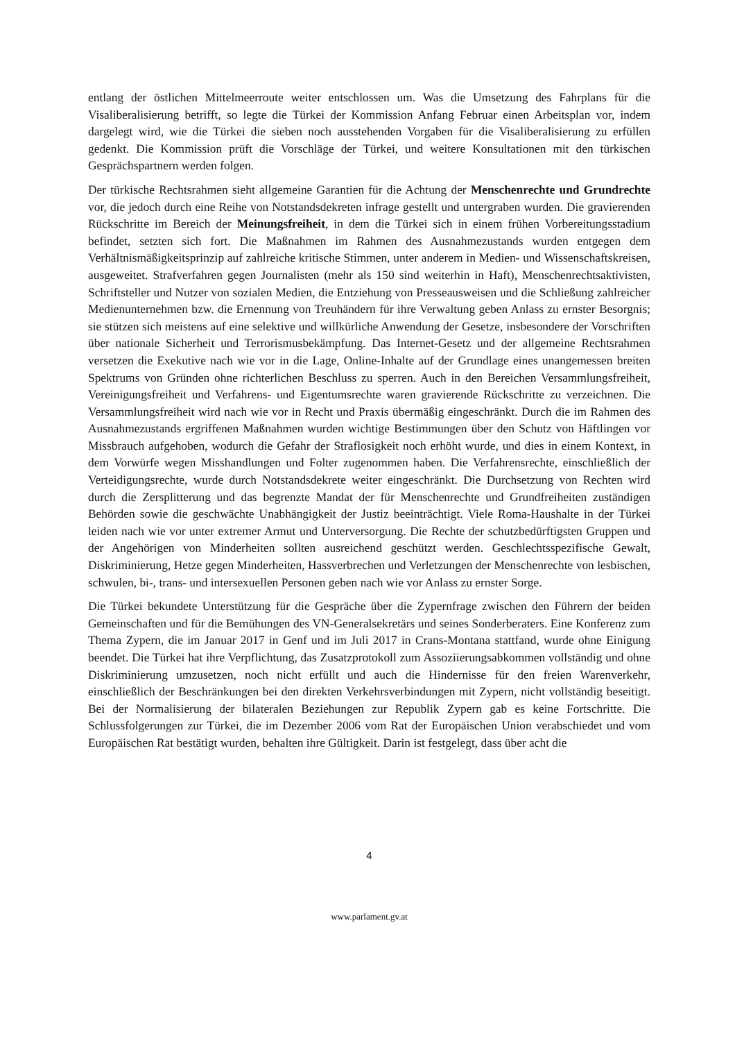entlang der östlichen Mittelmeerroute weiter entschlossen um. Was die Umsetzung des Fahrplans für die Visaliberalisierung betrifft, so legte die Türkei der Kommission Anfang Februar einen Arbeitsplan vor, indem dargelegt wird, wie die Türkei die sieben noch ausstehenden Vorgaben für die Visaliberalisierung zu erfüllen gedenkt. Die Kommission prüft die Vorschläge der Türkei, und weitere Konsultationen mit den türkischen Gesprächspartnern werden folgen.
Der türkische Rechtsrahmen sieht allgemeine Garantien für die Achtung der Menschenrechte und Grundrechte vor, die jedoch durch eine Reihe von Notstandsdekreten infrage gestellt und untergraben wurden. Die gravierenden Rückschritte im Bereich der Meinungsfreiheit, in dem die Türkei sich in einem frühen Vorbereitungsstadium befindet, setzten sich fort. Die Maßnahmen im Rahmen des Ausnahmezustands wurden entgegen dem Verhältnismäßigkeitsprinzip auf zahlreiche kritische Stimmen, unter anderem in Medien- und Wissenschaftskreisen, ausgeweitet. Strafverfahren gegen Journalisten (mehr als 150 sind weiterhin in Haft), Menschenrechtsaktivisten, Schriftsteller und Nutzer von sozialen Medien, die Entziehung von Presseausweisen und die Schließung zahlreicher Medienunternehmen bzw. die Ernennung von Treuhändern für ihre Verwaltung geben Anlass zu ernster Besorgnis; sie stützen sich meistens auf eine selektive und willkürliche Anwendung der Gesetze, insbesondere der Vorschriften über nationale Sicherheit und Terrorismusbekämpfung. Das Internet-Gesetz und der allgemeine Rechtsrahmen versetzen die Exekutive nach wie vor in die Lage, Online-Inhalte auf der Grundlage eines unangemessen breiten Spektrums von Gründen ohne richterlichen Beschluss zu sperren. Auch in den Bereichen Versammlungsfreiheit, Vereinigungsfreiheit und Verfahrens- und Eigentumsrechte waren gravierende Rückschritte zu verzeichnen. Die Versammlungsfreiheit wird nach wie vor in Recht und Praxis übermäßig eingeschränkt. Durch die im Rahmen des Ausnahmezustands ergriffenen Maßnahmen wurden wichtige Bestimmungen über den Schutz von Häftlingen vor Missbrauch aufgehoben, wodurch die Gefahr der Straflosigkeit noch erhöht wurde, und dies in einem Kontext, in dem Vorwürfe wegen Misshandlungen und Folter zugenommen haben. Die Verfahrensrechte, einschließlich der Verteidigungsrechte, wurde durch Notstandsdekrete weiter eingeschränkt. Die Durchsetzung von Rechten wird durch die Zersplitterung und das begrenzte Mandat der für Menschenrechte und Grundfreiheiten zuständigen Behörden sowie die geschwächte Unabhängigkeit der Justiz beeinträchtigt. Viele Roma-Haushalte in der Türkei leiden nach wie vor unter extremer Armut und Unterversorgung. Die Rechte der schutzbedürftigsten Gruppen und der Angehörigen von Minderheiten sollten ausreichend geschützt werden. Geschlechtsspezifische Gewalt, Diskriminierung, Hetze gegen Minderheiten, Hassverbrechen und Verletzungen der Menschenrechte von lesbischen, schwulen, bi-, trans- und intersexuellen Personen geben nach wie vor Anlass zu ernster Sorge.
Die Türkei bekundete Unterstützung für die Gespräche über die Zypernfrage zwischen den Führern der beiden Gemeinschaften und für die Bemühungen des VN-Generalsekretärs und seines Sonderberaters. Eine Konferenz zum Thema Zypern, die im Januar 2017 in Genf und im Juli 2017 in Crans-Montana stattfand, wurde ohne Einigung beendet. Die Türkei hat ihre Verpflichtung, das Zusatzprotokoll zum Assoziierungsabkommen vollständig und ohne Diskriminierung umzusetzen, noch nicht erfüllt und auch die Hindernisse für den freien Warenverkehr, einschließlich der Beschränkungen bei den direkten Verkehrsverbindungen mit Zypern, nicht vollständig beseitigt. Bei der Normalisierung der bilateralen Beziehungen zur Republik Zypern gab es keine Fortschritte. Die Schlussfolgerungen zur Türkei, die im Dezember 2006 vom Rat der Europäischen Union verabschiedet und vom Europäischen Rat bestätigt wurden, behalten ihre Gültigkeit. Darin ist festgelegt, dass über acht die
4
www.parlament.gv.at